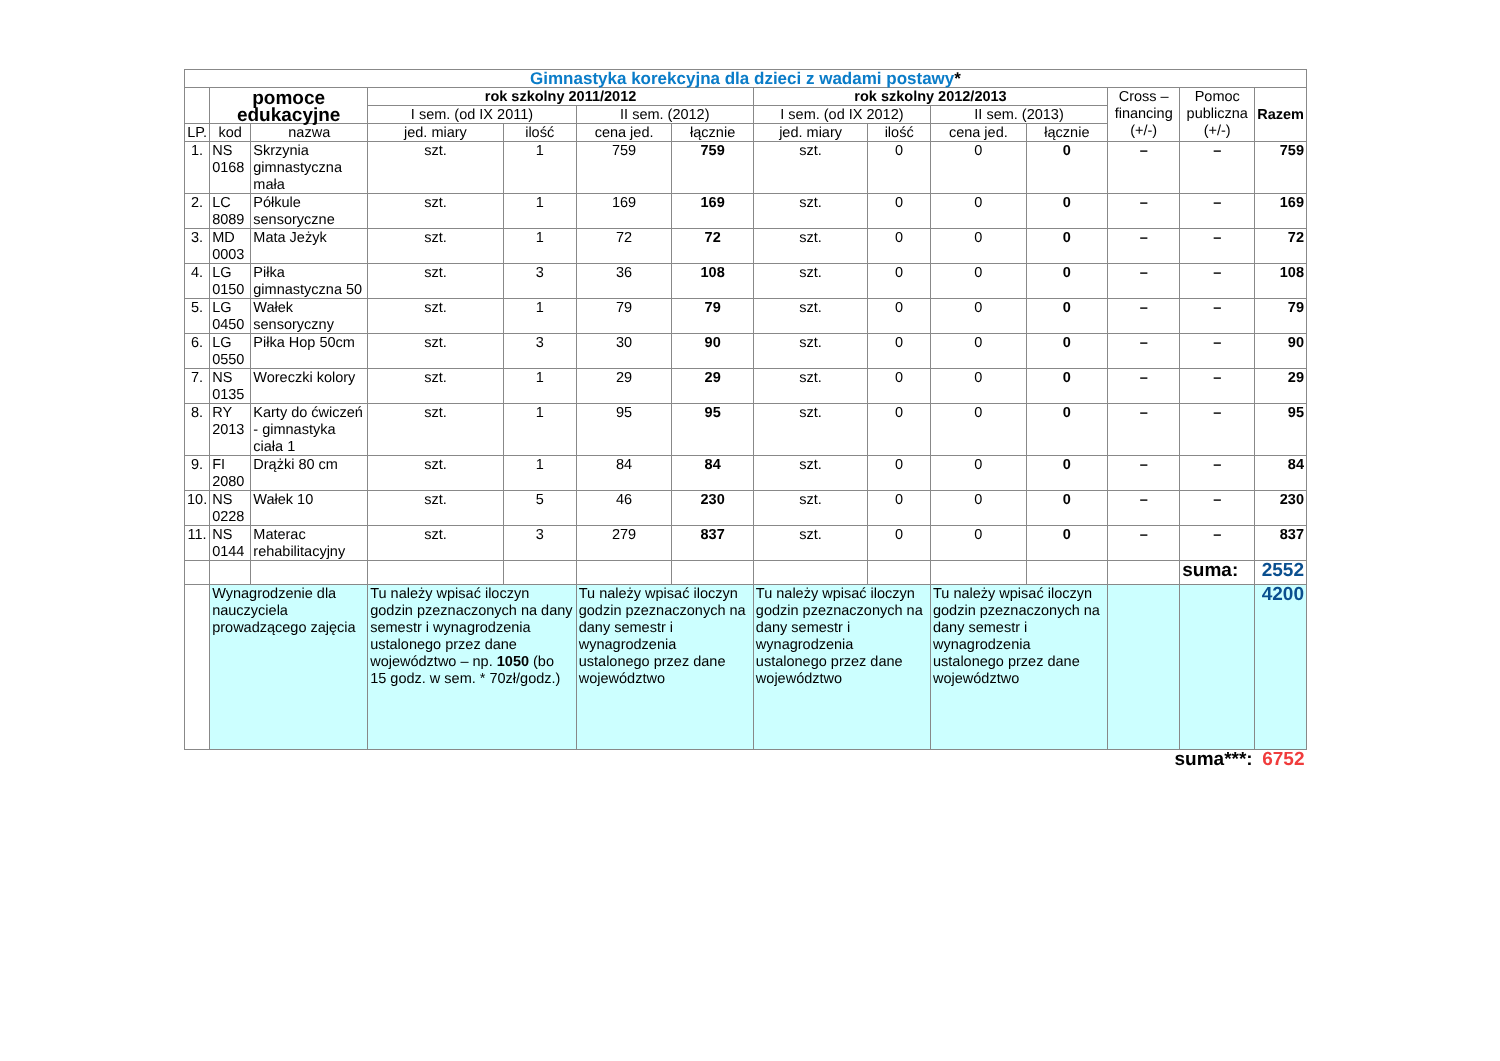| Gimnastyka korekcyjna dla dzieci z wadami postawy * | | | | | | | | | | | | | |
| | pomoce edukacyjne | | rok szkolny 2011/2012 | | | | rok szkolny 2012/2013 | | | | Cross – financing (+/-) | Pomoc publiczna (+/-) | Razem |
| | | | I sem. (od IX 2011) | | II sem. (2012) | | I sem. (od IX 2012) | | II sem. (2013) | | | | |
| LP. | kod | nazwa | jed. miary | ilość | cena jed. | łącznie | jed. miary | ilość | cena jed. | łącznie | | | |
| 1. | NS 0168 | Skrzynia gimnastyczna mała | szt. | 1 | 759 | 759 | szt. | 0 | 0 | 0 | – | – | 759 |
| 2. | LC 8089 | Półkule sensoryczne | szt. | 1 | 169 | 169 | szt. | 0 | 0 | 0 | – | – | 169 |
| 3. | MD 0003 | Mata Jeżyk | szt. | 1 | 72 | 72 | szt. | 0 | 0 | 0 | – | – | 72 |
| 4. | LG 0150 | Piłka gimnastyczna 50 | szt. | 3 | 36 | 108 | szt. | 0 | 0 | 0 | – | – | 108 |
| 5. | LG 0450 | Wałek sensoryczny | szt. | 1 | 79 | 79 | szt. | 0 | 0 | 0 | – | – | 79 |
| 6. | LG 0550 | Piłka Hop 50cm | szt. | 3 | 30 | 90 | szt. | 0 | 0 | 0 | – | – | 90 |
| 7. | NS 0135 | Woreczki kolory | szt. | 1 | 29 | 29 | szt. | 0 | 0 | 0 | – | – | 29 |
| 8. | RY 2013 | Karty do ćwiczeń - gimnastyka ciała 1 | szt. | 1 | 95 | 95 | szt. | 0 | 0 | 0 | – | – | 95 |
| 9. | FI 2080 | Drążki 80 cm | szt. | 1 | 84 | 84 | szt. | 0 | 0 | 0 | – | – | 84 |
| 10. | NS 0228 | Wałek 10 | szt. | 5 | 46 | 230 | szt. | 0 | 0 | 0 | – | – | 230 |
| 11. | NS 0144 | Materac rehabilitacyjny | szt. | 3 | 279 | 837 | szt. | 0 | 0 | 0 | – | – | 837 |
| | | | | | | | | | | | | suma: | 2552 |
| | Wynagrodzenie dla nauczyciela prowadzącego zajęcia | | Tu należy wpisać iloczyn godzin pzeznaczonych na dany semestr i wynagrodzenia ustalonego przez dane województwo – np. 1050 (bo 15 godz. w sem. * 70zł/godz.) | | Tu należy wpisać iloczyn godzin pzeznaczonych na dany semestr i wynagrodzenia ustalonego przez dane województwo | | Tu należy wpisać iloczyn godzin pzeznaczonych na dany semestr i wynagrodzenia ustalonego przez dane województwo | | Tu należy wpisać iloczyn godzin pzeznaczonych na dany semestr i wynagrodzenia ustalonego przez dane województwo | | | | 4200 |
| suma***: | | | | | | | | | | | | | 6752 |